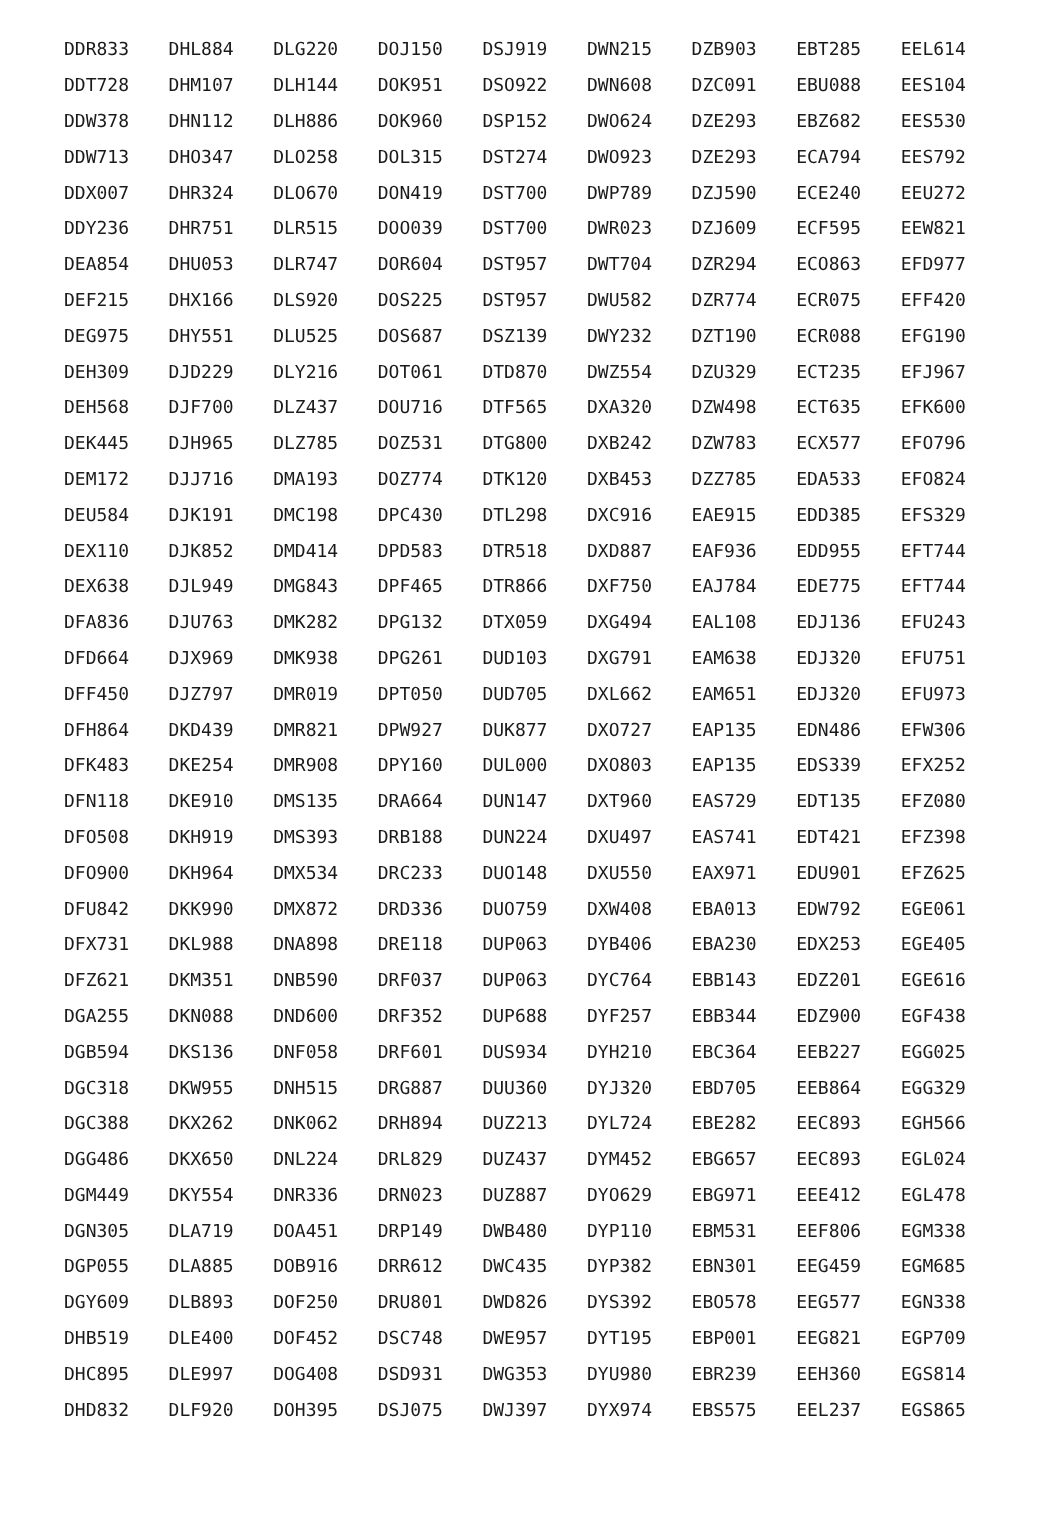| DDR833 | DHL884 | DLG220 | DOJ150 | DSJ919 | DWN215 | DZB903 | EBT285 | EEL614 |
| DDT728 | DHM107 | DLH144 | DOK951 | DSO922 | DWN608 | DZC091 | EBU088 | EES104 |
| DDW378 | DHN112 | DLH886 | DOK960 | DSP152 | DWO624 | DZE293 | EBZ682 | EES530 |
| DDW713 | DHO347 | DLO258 | DOL315 | DST274 | DWO923 | DZE293 | ECA794 | EES792 |
| DDX007 | DHR324 | DLO670 | DON419 | DST700 | DWP789 | DZJ590 | ECE240 | EEU272 |
| DDY236 | DHR751 | DLR515 | DOO039 | DST700 | DWR023 | DZJ609 | ECF595 | EEW821 |
| DEA854 | DHU053 | DLR747 | DOR604 | DST957 | DWT704 | DZR294 | ECO863 | EFD977 |
| DEF215 | DHX166 | DLS920 | DOS225 | DST957 | DWU582 | DZR774 | ECR075 | EFF420 |
| DEG975 | DHY551 | DLU525 | DOS687 | DSZ139 | DWY232 | DZT190 | ECR088 | EFG190 |
| DEH309 | DJD229 | DLY216 | DOT061 | DTD870 | DWZ554 | DZU329 | ECT235 | EFJ967 |
| DEH568 | DJF700 | DLZ437 | DOU716 | DTF565 | DXA320 | DZW498 | ECT635 | EFK600 |
| DEK445 | DJH965 | DLZ785 | DOZ531 | DTG800 | DXB242 | DZW783 | ECX577 | EFO796 |
| DEM172 | DJJ716 | DMA193 | DOZ774 | DTK120 | DXB453 | DZZ785 | EDA533 | EFO824 |
| DEU584 | DJK191 | DMC198 | DPC430 | DTL298 | DXC916 | EAE915 | EDD385 | EFS329 |
| DEX110 | DJK852 | DMD414 | DPD583 | DTR518 | DXD887 | EAF936 | EDD955 | EFT744 |
| DEX638 | DJL949 | DMG843 | DPF465 | DTR866 | DXF750 | EAJ784 | EDE775 | EFT744 |
| DFA836 | DJU763 | DMK282 | DPG132 | DTX059 | DXG494 | EAL108 | EDJ136 | EFU243 |
| DFD664 | DJX969 | DMK938 | DPG261 | DUD103 | DXG791 | EAM638 | EDJ320 | EFU751 |
| DFF450 | DJZ797 | DMR019 | DPT050 | DUD705 | DXL662 | EAM651 | EDJ320 | EFU973 |
| DFH864 | DKD439 | DMR821 | DPW927 | DUK877 | DXO727 | EAP135 | EDN486 | EFW306 |
| DFK483 | DKE254 | DMR908 | DPY160 | DUL000 | DXO803 | EAP135 | EDS339 | EFX252 |
| DFN118 | DKE910 | DMS135 | DRA664 | DUN147 | DXT960 | EAS729 | EDT135 | EFZ080 |
| DFO508 | DKH919 | DMS393 | DRB188 | DUN224 | DXU497 | EAS741 | EDT421 | EFZ398 |
| DFO900 | DKH964 | DMX534 | DRC233 | DUO148 | DXU550 | EAX971 | EDU901 | EFZ625 |
| DFU842 | DKK990 | DMX872 | DRD336 | DUO759 | DXW408 | EBA013 | EDW792 | EGE061 |
| DFX731 | DKL988 | DNA898 | DRE118 | DUP063 | DYB406 | EBA230 | EDX253 | EGE405 |
| DFZ621 | DKM351 | DNB590 | DRF037 | DUP063 | DYC764 | EBB143 | EDZ201 | EGE616 |
| DGA255 | DKN088 | DND600 | DRF352 | DUP688 | DYF257 | EBB344 | EDZ900 | EGF438 |
| DGB594 | DKS136 | DNF058 | DRF601 | DUS934 | DYH210 | EBC364 | EEB227 | EGG025 |
| DGC318 | DKW955 | DNH515 | DRG887 | DUU360 | DYJ320 | EBD705 | EEB864 | EGG329 |
| DGC388 | DKX262 | DNK062 | DRH894 | DUZ213 | DYL724 | EBE282 | EEC893 | EGH566 |
| DGG486 | DKX650 | DNL224 | DRL829 | DUZ437 | DYM452 | EBG657 | EEC893 | EGL024 |
| DGM449 | DKY554 | DNR336 | DRN023 | DUZ887 | DYO629 | EBG971 | EEE412 | EGL478 |
| DGN305 | DLA719 | DOA451 | DRP149 | DWB480 | DYP110 | EBM531 | EEF806 | EGM338 |
| DGP055 | DLA885 | DOB916 | DRR612 | DWC435 | DYP382 | EBN301 | EEG459 | EGM685 |
| DGY609 | DLB893 | DOF250 | DRU801 | DWD826 | DYS392 | EBO578 | EEG577 | EGN338 |
| DHB519 | DLE400 | DOF452 | DSC748 | DWE957 | DYT195 | EBP001 | EEG821 | EGP709 |
| DHC895 | DLE997 | DOG408 | DSD931 | DWG353 | DYU980 | EBR239 | EEH360 | EGS814 |
| DHD832 | DLF920 | DOH395 | DSJ075 | DWJ397 | DYX974 | EBS575 | EEL237 | EGS865 |